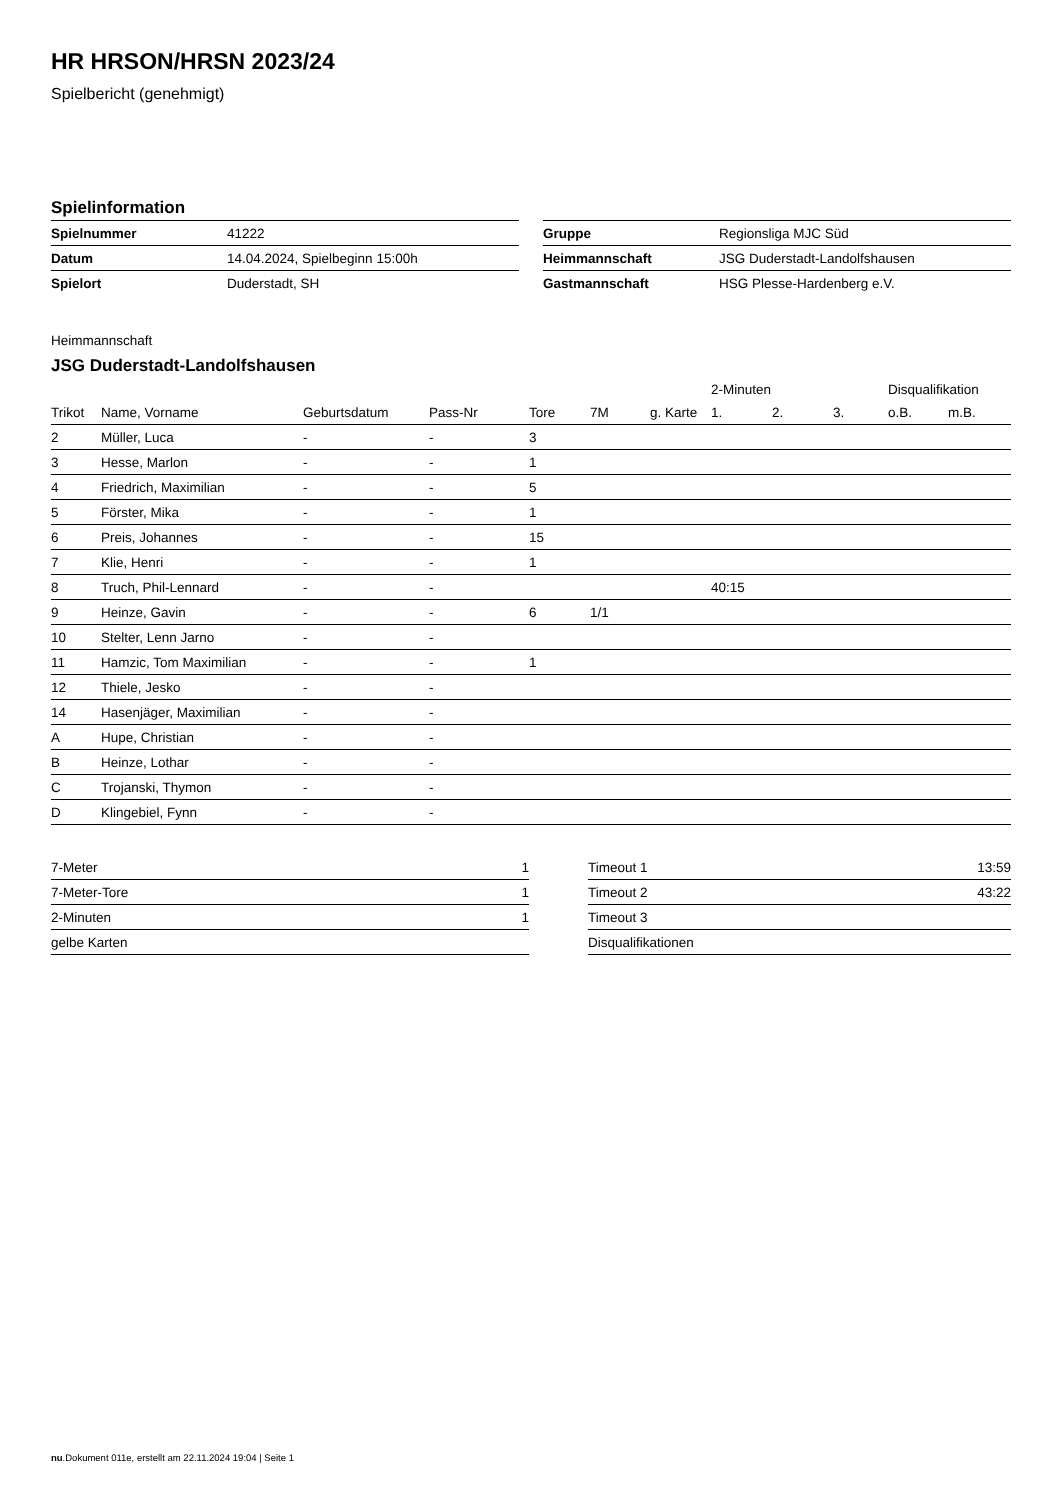HR HRSON/HRSN 2023/24
Spielbericht (genehmigt)
Spielinformation
| Spielnummer | 41222 |
| Datum | 14.04.2024, Spielbeginn 15:00h |
| Spielort | Duderstadt, SH |
| Gruppe | Regionsliga MJC Süd |
| Heimmannschaft | JSG Duderstadt-Landolfshausen |
| Gastmannschaft | HSG Plesse-Hardenberg e.V. |
Heimmannschaft
JSG Duderstadt-Landolfshausen
| | | | | | | | 2-Minuten | | | Disqualifikation | |
| --- | --- | --- | --- | --- | --- | --- | --- | --- | --- | --- | --- |
| Trikot | Name, Vorname | Geburtsdatum | Pass-Nr | Tore | 7M | g. Karte | 1. | 2. | 3. | o.B. | m.B. |
| 2 | Müller, Luca | - | - | 3 | | | | | | | |
| 3 | Hesse, Marlon | - | - | 1 | | | | | | | |
| 4 | Friedrich, Maximilian | - | - | 5 | | | | | | | |
| 5 | Förster, Mika | - | - | 1 | | | | | | | |
| 6 | Preis, Johannes | - | - | 15 | | | | | | | |
| 7 | Klie, Henri | - | - | 1 | | | | | | | |
| 8 | Truch, Phil-Lennard | - | - | | | | 40:15 | | | | |
| 9 | Heinze, Gavin | - | - | 6 | 1/1 | | | | | | |
| 10 | Stelter, Lenn Jarno | - | - | | | | | | | | |
| 11 | Hamzic, Tom Maximilian | - | - | 1 | | | | | | | |
| 12 | Thiele, Jesko | - | - | | | | | | | | |
| 14 | Hasenjäger, Maximilian | - | - | | | | | | | | |
| A | Hupe, Christian | - | - | | | | | | | | |
| B | Heinze, Lothar | - | - | | | | | | | | |
| C | Trojanski, Thymon | - | - | | | | | | | | |
| D | Klingebiel, Fynn | - | - | | | | | | | | |
| 7-Meter | 1 |
| 7-Meter-Tore | 1 |
| 2-Minuten | 1 |
| gelbe Karten | |
| Timeout 1 | 13:59 |
| Timeout 2 | 43:22 |
| Timeout 3 | |
| Disqualifikationen | |
nu.Dokument 011e, erstellt am 22.11.2024 19:04 | Seite 1